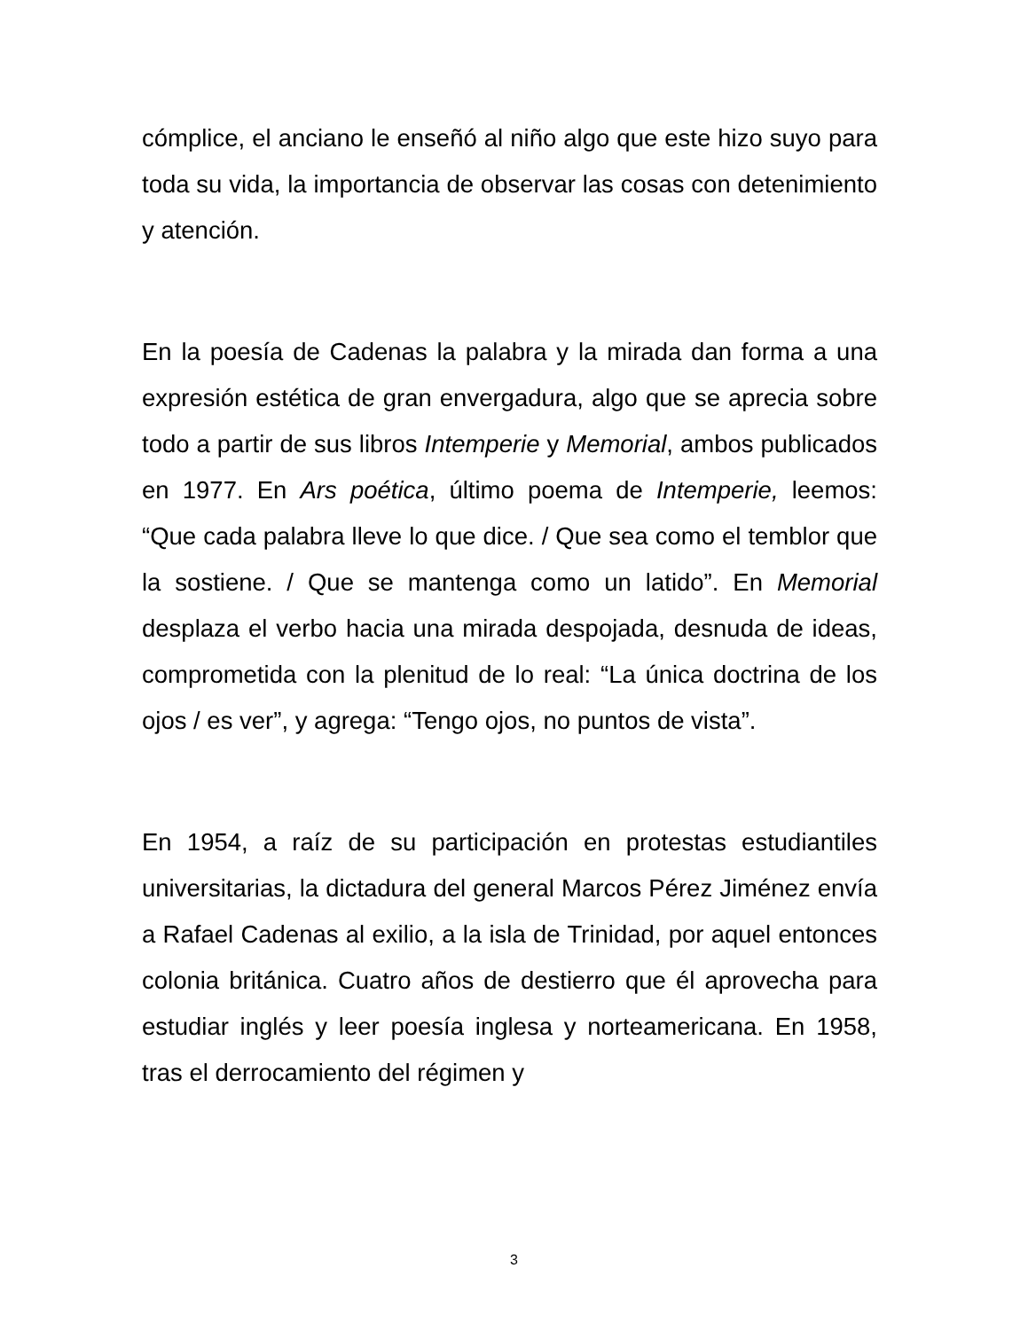cómplice, el anciano le enseñó al niño algo que este hizo suyo para toda su vida, la importancia de observar las cosas con detenimiento y atención.
En la poesía de Cadenas la palabra y la mirada dan forma a una expresión estética de gran envergadura, algo que se aprecia sobre todo a partir de sus libros Intemperie y Memorial, ambos publicados en 1977. En Ars poética, último poema de Intemperie, leemos: “Que cada palabra lleve lo que dice. / Que sea como el temblor que la sostiene. / Que se mantenga como un latido”. En Memorial desplaza el verbo hacia una mirada despojada, desnuda de ideas, comprometida con la plenitud de lo real: “La única doctrina de los ojos / es ver”, y agrega: “Tengo ojos, no puntos de vista”.
En 1954, a raíz de su participación en protestas estudiantiles universitarias, la dictadura del general Marcos Pérez Jiménez envía a Rafael Cadenas al exilio, a la isla de Trinidad, por aquel entonces colonia británica. Cuatro años de destierro que él aprovecha para estudiar inglés y leer poesía inglesa y norteamericana. En 1958, tras el derrocamiento del régimen y
3